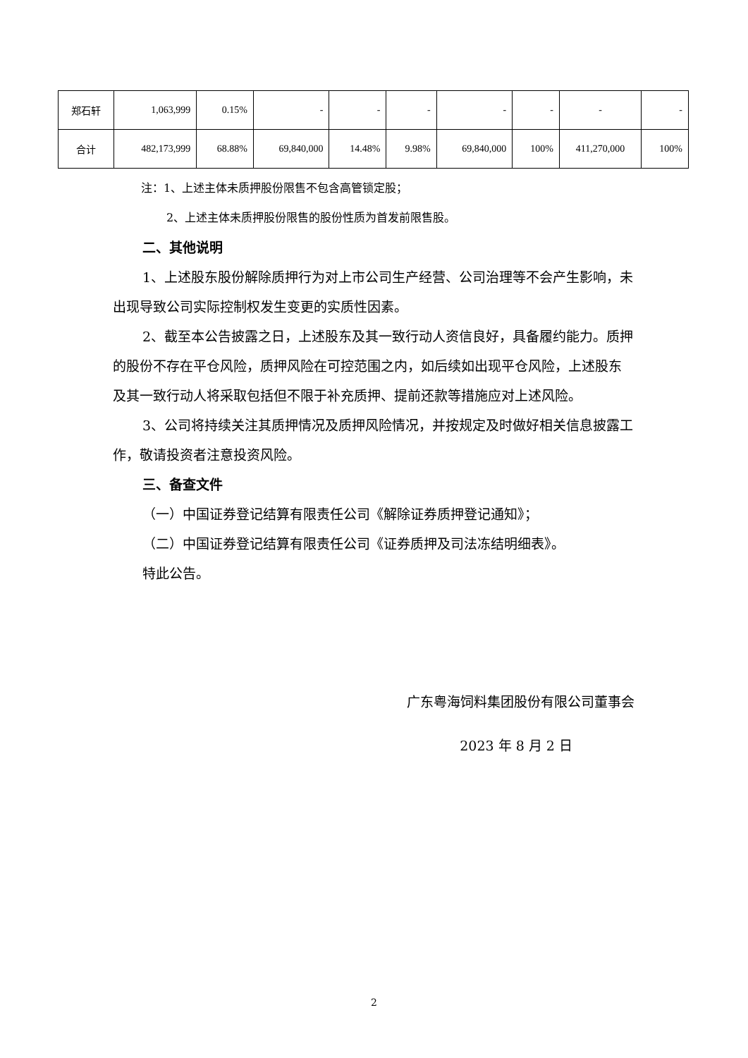| 郑石轩 | 1,063,999 | 0.15% | - | - | - | - | - | - | - |
| 合计 | 482,173,999 | 68.88% | 69,840,000 | 14.48% | 9.98% | 69,840,000 | 100% | 411,270,000 | 100% |
注：1、上述主体未质押股份限售不包含高管锁定股；
2、上述主体未质押股份限售的股份性质为首发前限售股。
二、其他说明
1、上述股东股份解除质押行为对上市公司生产经营、公司治理等不会产生影响，未出现导致公司实际控制权发生变更的实质性因素。
2、截至本公告披露之日，上述股东及其一致行动人资信良好，具备履约能力。质押的股份不存在平仓风险，质押风险在可控范围之内，如后续如出现平仓风险，上述股东及其一致行动人将采取包括但不限于补充质押、提前还款等措施应对上述风险。
3、公司将持续关注其质押情况及质押风险情况，并按规定及时做好相关信息披露工作，敬请投资者注意投资风险。
三、备查文件
（一）中国证券登记结算有限责任公司《解除证券质押登记通知》；
（二）中国证券登记结算有限责任公司《证券质押及司法冻结明细表》。
特此公告。
广东粤海饲料集团股份有限公司董事会
2023 年 8 月 2 日
2